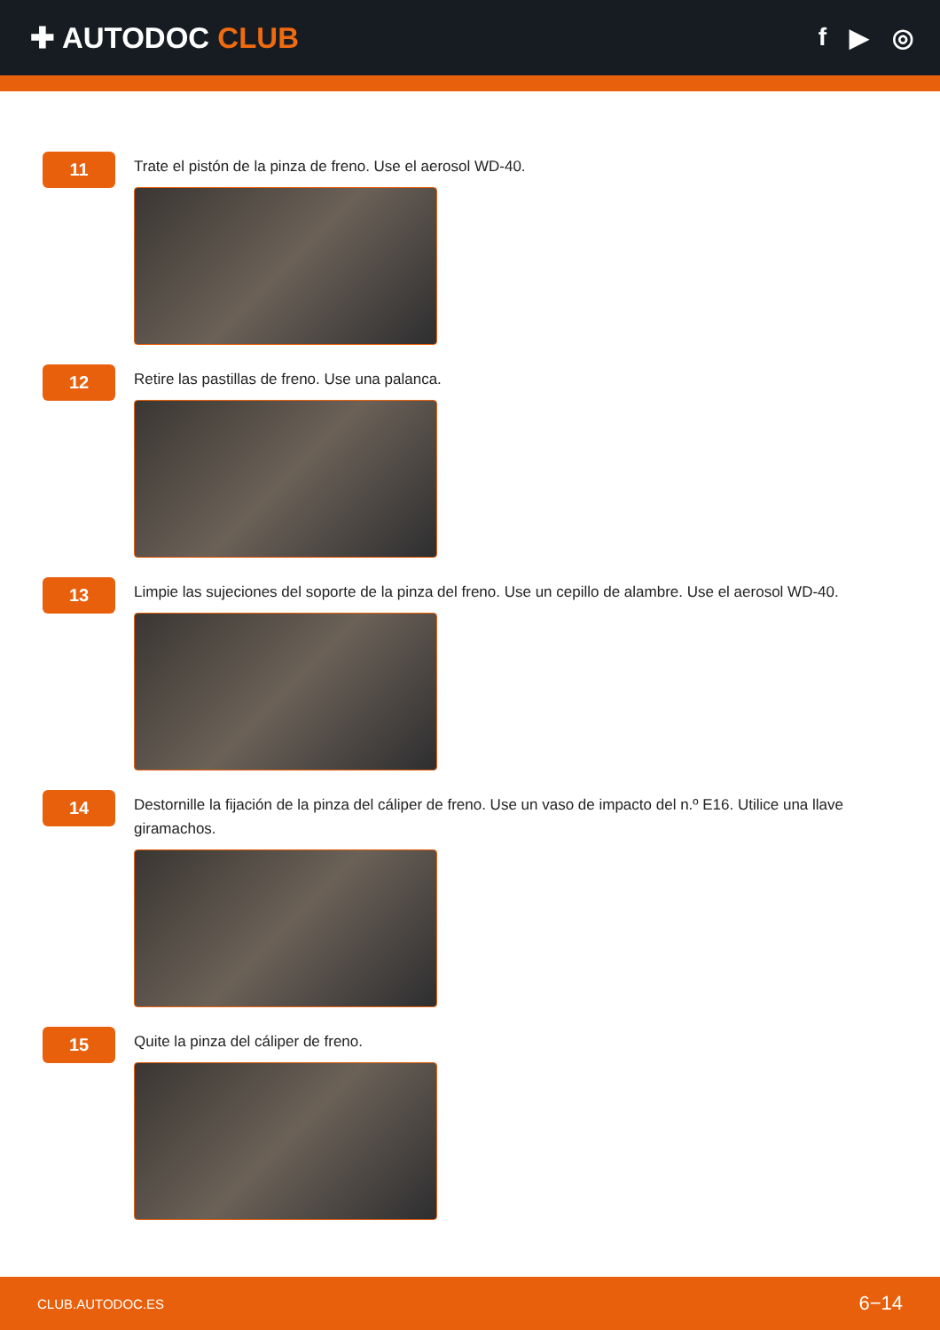✚ AUTODOC CLUB
f ▶ ◎
11
Trate el pistón de la pinza de freno. Use el aerosol WD-40.
12
Retire las pastillas de freno. Use una palanca.
13
Limpie las sujeciones del soporte de la pinza del freno. Use un cepillo de alambre. Use el aerosol WD-40.
14
Destornille la fijación de la pinza del cáliper de freno. Use un vaso de impacto del n.º E16. Utilice una llave giramachos.
15
Quite la pinza del cáliper de freno.
CLUB.AUTODOC.ES 6−14